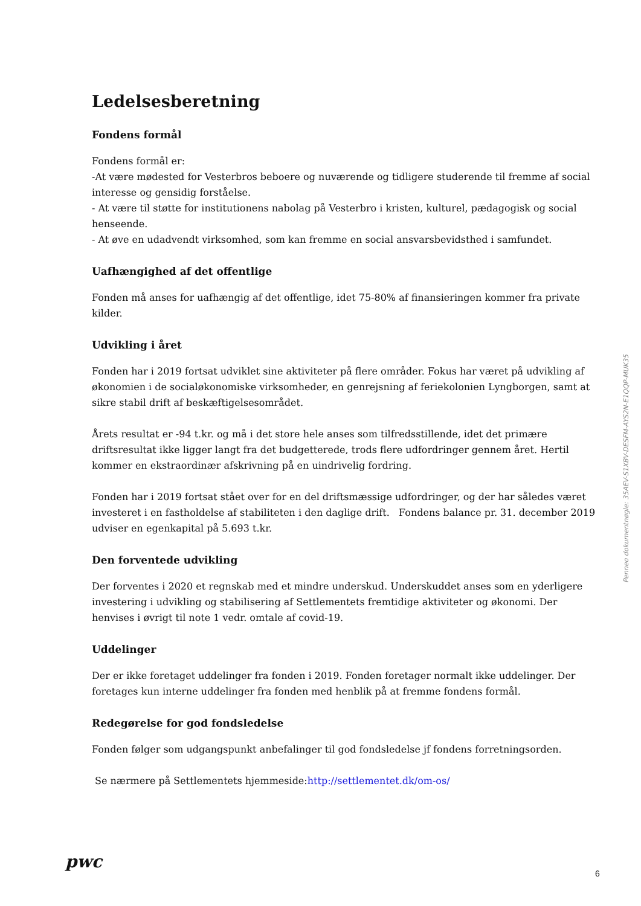Ledelsesberetning
Fondens formål
Fondens formål er:
-At være mødested for Vesterbros beboere og nuværende og tidligere studerende til fremme af social interesse og gensidig forståelse.
- At være til støtte for institutionens nabolag på Vesterbro i kristen, kulturel, pædagogisk og social henseende.
- At øve en udadvendt virksomhed, som kan fremme en social ansvarsbevidsthed i samfundet.
Uafhængighed af det offentlige
Fonden må anses for uafhængig af det offentlige, idet 75-80% af finansieringen kommer fra private kilder.
Udvikling i året
Fonden har i 2019 fortsat udviklet sine aktiviteter på flere områder. Fokus har været på udvikling af økonomien i de socialøkonomiske virksomheder, en genrejsning af feriekolonien Lyngborgen, samt at sikre stabil drift af beskæftigelsesområdet.
Årets resultat er -94 t.kr. og må i det store hele anses som tilfredsstillende, idet det primære driftsresultat ikke ligger langt fra det budgetterede, trods flere udfordringer gennem året. Hertil kommer en ekstraordinær afskrivning på en uindrivelig fordring.
Fonden har i 2019 fortsat stået over for en del driftsmæssige udfordringer, og der har således været investeret i en fastholdelse af stabiliteten i den daglige drift. Fondens balance pr. 31. december 2019 udviser en egenkapital på 5.693 t.kr.
Den forventede udvikling
Der forventes i 2020 et regnskab med et mindre underskud. Underskuddet anses som en yderligere investering i udvikling og stabilisering af Settlementets fremtidige aktiviteter og økonomi. Der henvises i øvrigt til note 1 vedr. omtale af covid-19.
Uddelinger
Der er ikke foretaget uddelinger fra fonden i 2019. Fonden foretager normalt ikke uddelinger. Der foretages kun interne uddelinger fra fonden med henblik på at fremme fondens formål.
Redegørelse for god fondsledelse
Fonden følger som udgangspunkt anbefalinger til god fondsledelse jf fondens forretningsorden.
Se nærmere på Settlementets hjemmeside:http://settlementet.dk/om-os/
Penneo dokumentnøgle: 35AEV-S1XBV-DESFM-AYS2N-E1QQP-MUK35
pwc
6